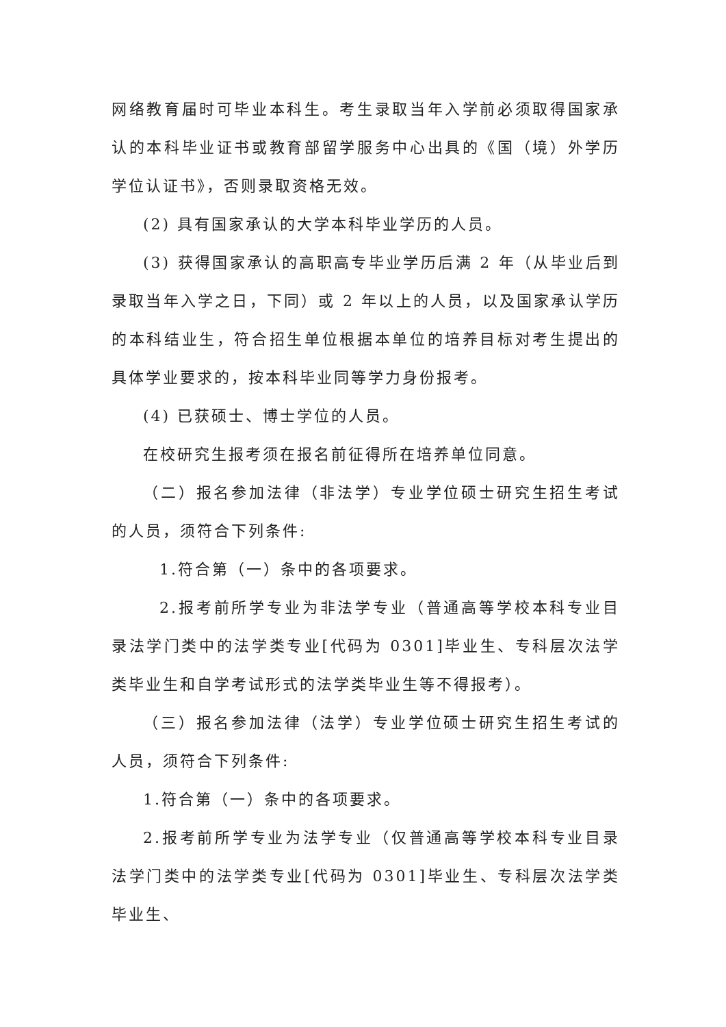网络教育届时可毕业本科生。考生录取当年入学前必须取得国家承认的本科毕业证书或教育部留学服务中心出具的《国（境）外学历学位认证书》，否则录取资格无效。
(2) 具有国家承认的大学本科毕业学历的人员。
(3) 获得国家承认的高职高专毕业学历后满 2 年（从毕业后到录取当年入学之日，下同）或 2 年以上的人员，以及国家承认学历的本科结业生，符合招生单位根据本单位的培养目标对考生提出的具体学业要求的，按本科毕业同等学力身份报考。
(4) 已获硕士、博士学位的人员。
在校研究生报考须在报名前征得所在培养单位同意。
（二）报名参加法律（非法学）专业学位硕士研究生招生考试的人员，须符合下列条件:
1.符合第（一）条中的各项要求。
2.报考前所学专业为非法学专业（普通高等学校本科专业目录法学门类中的法学类专业[代码为 0301]毕业生、专科层次法学类毕业生和自学考试形式的法学类毕业生等不得报考）。
（三）报名参加法律（法学）专业学位硕士研究生招生考试的人员，须符合下列条件:
1.符合第（一）条中的各项要求。
2.报考前所学专业为法学专业（仅普通高等学校本科专业目录法学门类中的法学类专业[代码为 0301]毕业生、专科层次法学类毕业生、